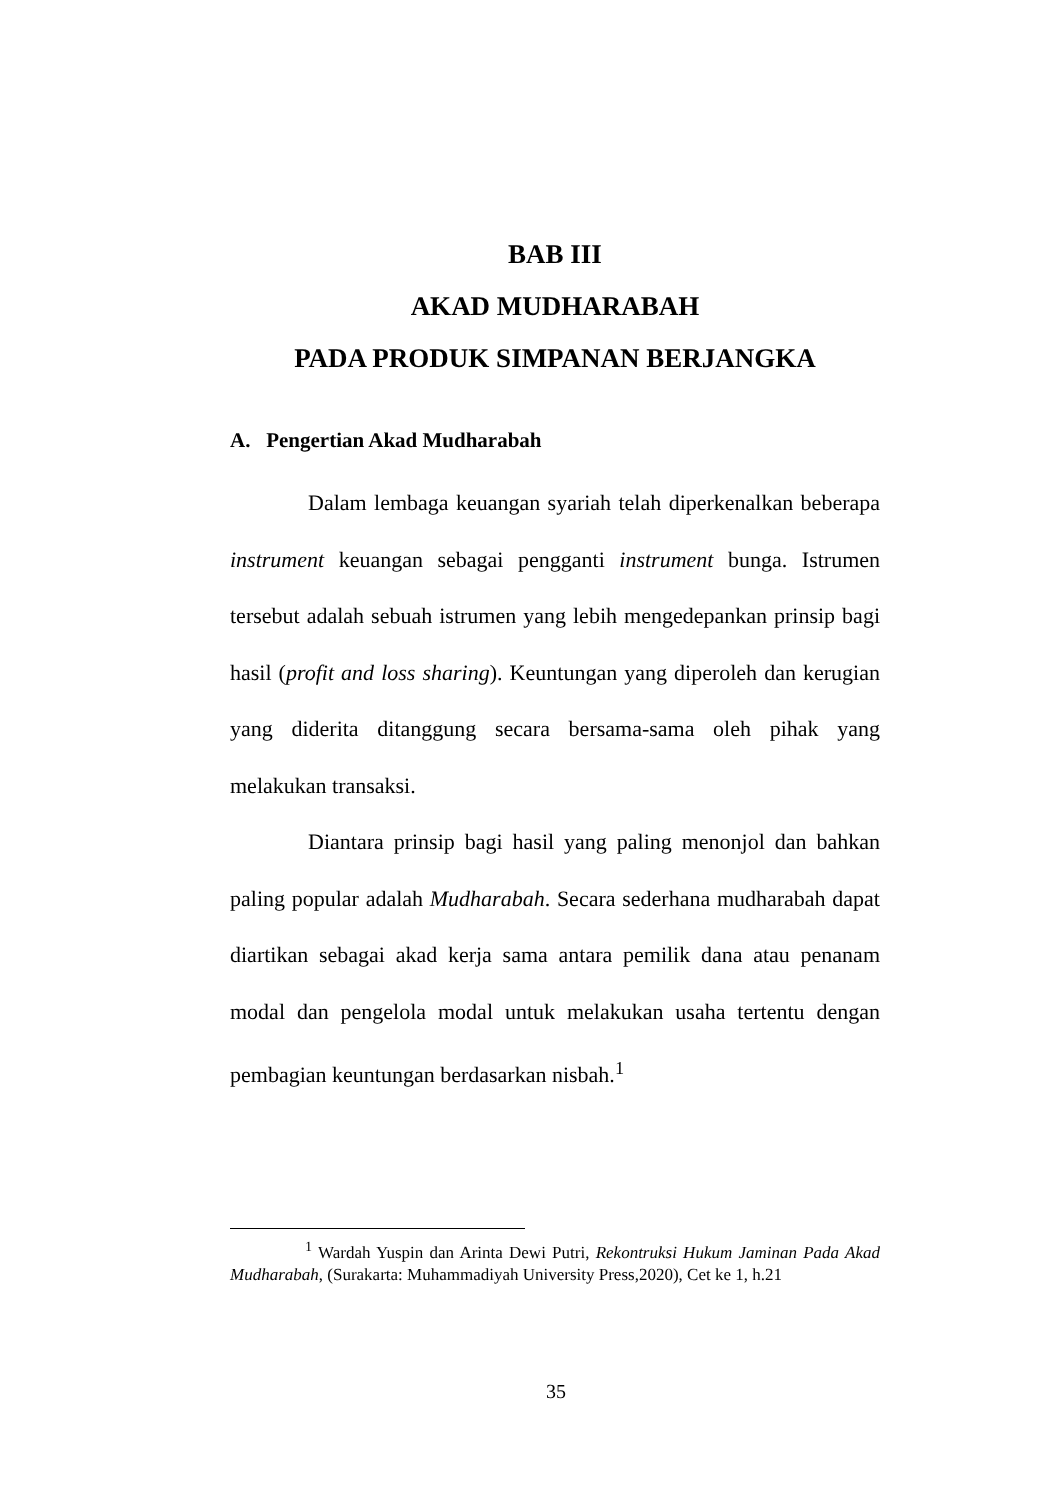BAB III
AKAD MUDHARABAH
PADA PRODUK SIMPANAN BERJANGKA
A. Pengertian Akad Mudharabah
Dalam lembaga keuangan syariah telah diperkenalkan beberapa instrument keuangan sebagai pengganti instrument bunga. Istrumen tersebut adalah sebuah istrumen yang lebih mengedepankan prinsip bagi hasil (profit and loss sharing). Keuntungan yang diperoleh dan kerugian yang diderita ditanggung secara bersama-sama oleh pihak yang melakukan transaksi.
Diantara prinsip bagi hasil yang paling menonjol dan bahkan paling popular adalah Mudharabah. Secara sederhana mudharabah dapat diartikan sebagai akad kerja sama antara pemilik dana atau penanam modal dan pengelola modal untuk melakukan usaha tertentu dengan pembagian keuntungan berdasarkan nisbah.<sup>1</sup>
<sup>1</sup> Wardah Yuspin dan Arinta Dewi Putri, Rekontruksi Hukum Jaminan Pada Akad Mudharabah, (Surakarta: Muhammadiyah University Press,2020), Cet ke 1, h.21
35